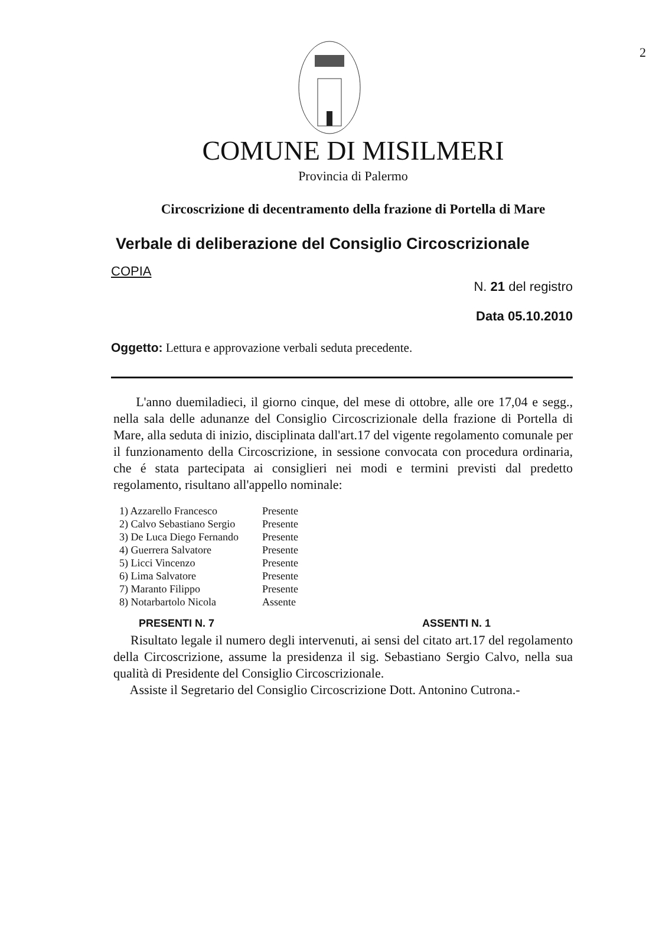2
COMUNE DI MISILMERI
Provincia di Palermo
Circoscrizione di decentramento della frazione di Portella di Mare
Verbale di deliberazione del Consiglio Circoscrizionale
COPIA
N. 21 del registro
Data 05.10.2010
Oggetto: Lettura e approvazione verbali seduta precedente.
L'anno duemiladieci, il giorno cinque, del mese di ottobre, alle ore 17,04 e segg., nella sala delle adunanze del Consiglio Circoscrizionale della frazione di Portella di Mare, alla seduta di inizio, disciplinata dall'art.17 del vigente regolamento comunale per il funzionamento della Circoscrizione, in sessione convocata con procedura ordinaria, che é stata partecipata ai consiglieri nei modi e termini previsti dal predetto regolamento, risultano all'appello nominale:
| 1) Azzarello Francesco | Presente |
| 2) Calvo Sebastiano Sergio | Presente |
| 3) De Luca Diego Fernando | Presente |
| 4) Guerrera Salvatore | Presente |
| 5) Licci Vincenzo | Presente |
| 6) Lima Salvatore | Presente |
| 7) Maranto Filippo | Presente |
| 8) Notarbartolo Nicola | Assente |
PRESENTI N. 7 ASSENTI N. 1
Risultato legale il numero degli intervenuti, ai sensi del citato art.17 del regolamento della Circoscrizione, assume la presidenza il sig. Sebastiano Sergio Calvo, nella sua qualità di Presidente del Consiglio Circoscrizionale.
Assiste il Segretario del Consiglio Circoscrizione Dott. Antonino Cutrona.-